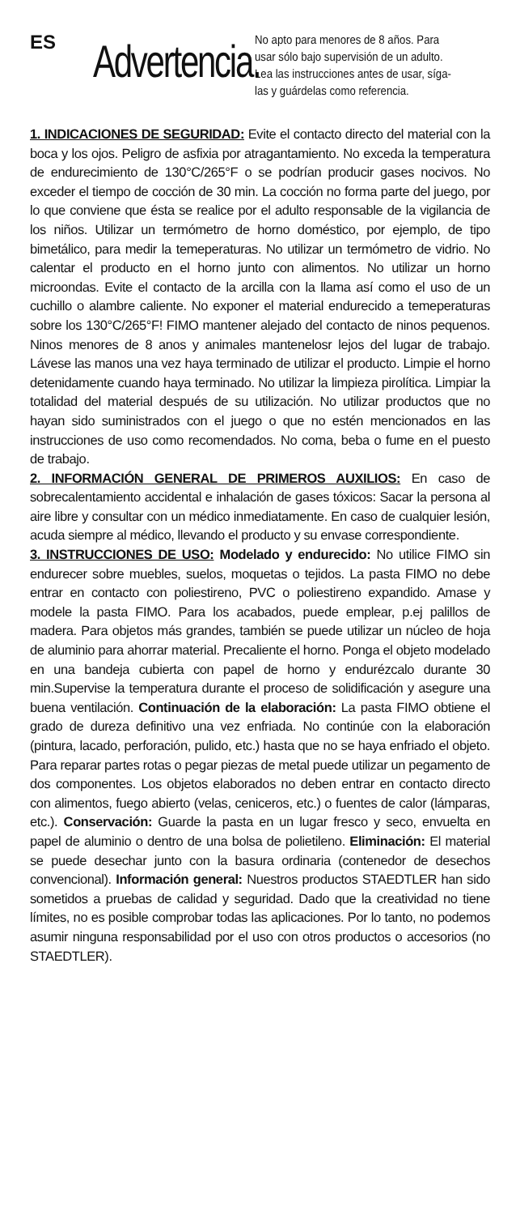ES
Advertencia.
No apto para menores de 8 años. Para usar sólo bajo supervisión de un adulto. Lea las instrucciones antes de usar, síga-las y guárdelas como referencia.
1. INDICACIONES DE SEGURIDAD: Evite el contacto directo del material con la boca y los ojos. Peligro de asfixia por atragantamiento. No exceda la temperatura de endurecimiento de 130°C/265°F o se podrían producir gases nocivos. No exceder el tiempo de cocción de 30 min. La cocción no forma parte del juego, por lo que conviene que ésta se realice por el adulto responsable de la vigilancia de los niños. Utilizar un termómetro de horno doméstico, por ejemplo, de tipo bimetálico, para medir la temeperaturas. No utilizar un termómetro de vidrio. No calentar el producto en el horno junto con alimentos. No utilizar un horno microondas. Evite el contacto de la arcilla con la llama así como el uso de un cuchillo o alambre caliente. No exponer el material endurecido a temeperaturas sobre los 130°C/265°F! FIMO mantener alejado del contacto de ninos pequenos. Ninos menores de 8 anos y animales mantenelosr lejos del lugar de trabajo. Lávese las manos una vez haya terminado de utilizar el producto. Limpie el horno detenidamente cuando haya terminado. No utilizar la limpieza pirolítica. Limpiar la totalidad del material después de su utilización. No utilizar productos que no hayan sido suministrados con el juego o que no estén mencionados en las instrucciones de uso como recomendados. No coma, beba o fume en el puesto de trabajo.
2. INFORMACIÓN GENERAL DE PRIMEROS AUXILIOS: En caso de sobrecalentamiento accidental e inhalación de gases tóxicos: Sacar la persona al aire libre y consultar con un médico inmediatamente. En caso de cualquier lesión, acuda siempre al médico, llevando el producto y su envase correspondiente.
3. INSTRUCCIONES DE USO: Modelado y endurecido: No utilice FIMO sin endurecer sobre muebles, suelos, moquetas o tejidos. La pasta FIMO no debe entrar en contacto con poliestireno, PVC o poliestireno expandido. Amase y modele la pasta FIMO. Para los acabados, puede emplear, p.ej palillos de madera. Para objetos más grandes, también se puede utilizar un núcleo de hoja de aluminio para ahorrar material. Precaliente el horno. Ponga el objeto modelado en una bandeja cubierta con papel de horno y endurézcalo durante 30 min.Supervise la temperatura durante el proceso de solidificación y asegure una buena ventilación. Continuación de la elaboración: La pasta FIMO obtiene el grado de dureza definitivo una vez enfriada. No continúe con la elaboración (pintura, lacado, perforación, pulido, etc.) hasta que no se haya enfriado el objeto. Para reparar partes rotas o pegar piezas de metal puede utilizar un pegamento de dos componentes. Los objetos elaborados no deben entrar en contacto directo con alimentos, fuego abierto (velas, ceniceros, etc.) o fuentes de calor (lámparas, etc.). Conservación: Guarde la pasta en un lugar fresco y seco, envuelta en papel de aluminio o dentro de una bolsa de polietileno. Eliminación: El material se puede desechar junto con la basura ordinaria (contenedor de desechos convencional). Información general: Nuestros productos STAEDTLER han sido sometidos a pruebas de calidad y seguridad. Dado que la creatividad no tiene límites, no es posible comprobar todas las aplicaciones. Por lo tanto, no podemos asumir ninguna responsabilidad por el uso con otros productos o accesorios (no STAEDTLER).